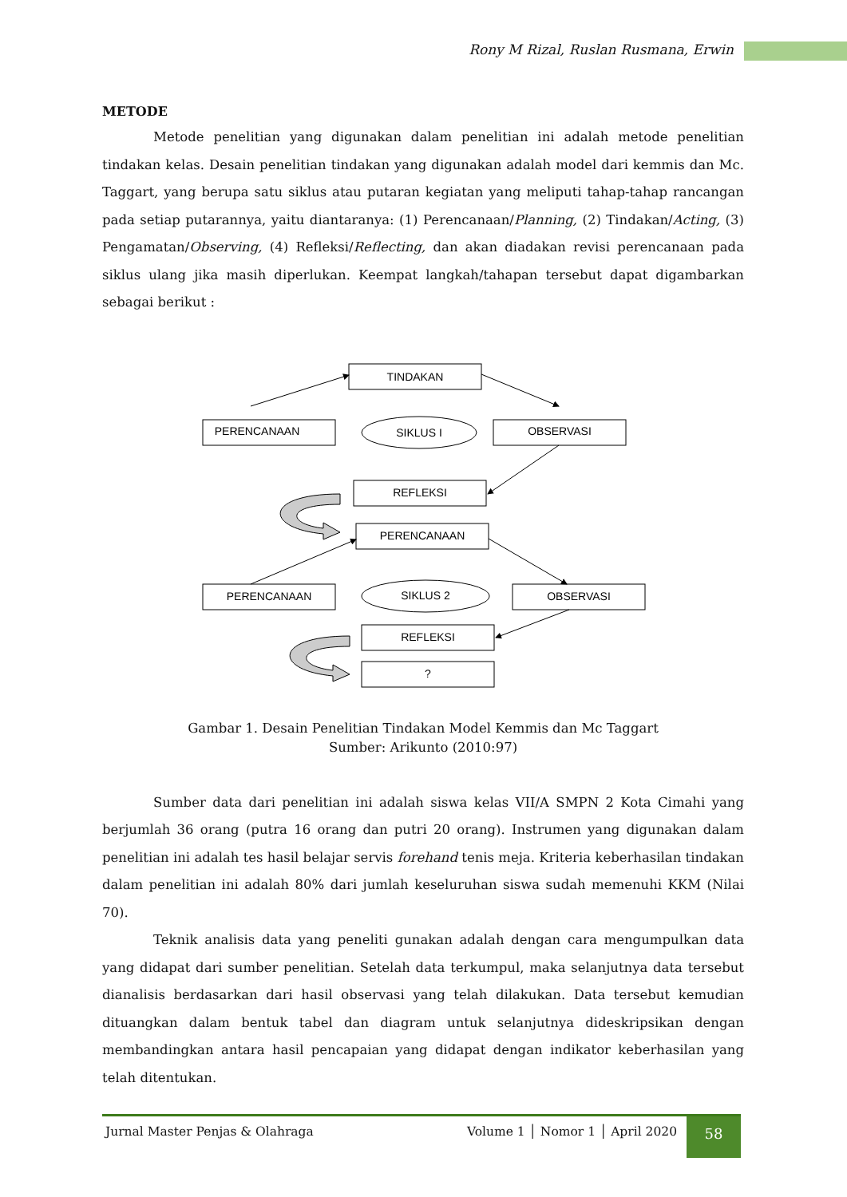Rony M Rizal, Ruslan Rusmana, Erwin
METODE
Metode penelitian yang digunakan dalam penelitian ini adalah metode penelitian tindakan kelas. Desain penelitian tindakan yang digunakan adalah model dari kemmis dan Mc. Taggart, yang berupa satu siklus atau putaran kegiatan yang meliputi tahap-tahap rancangan pada setiap putarannya, yaitu diantaranya: (1) Perencanaan/Planning, (2) Tindakan/Acting, (3) Pengamatan/Observing, (4) Refleksi/Reflecting, dan akan diadakan revisi perencanaan pada siklus ulang jika masih diperlukan. Keempat langkah/tahapan tersebut dapat digambarkan sebagai berikut :
TINDAKAN
PERENCANAAN
SIKLUS I
OBSERVASI
REFLEKSI
PERENCANAAN
PERENCANAAN
SIKLUS 2
OBSERVASI
REFLEKSI
?
Gambar 1. Desain Penelitian Tindakan Model Kemmis dan Mc Taggart
Sumber: Arikunto (2010:97)
Sumber data dari penelitian ini adalah siswa kelas VII/A SMPN 2 Kota Cimahi yang berjumlah 36 orang (putra 16 orang dan putri 20 orang). Instrumen yang digunakan dalam penelitian ini adalah tes hasil belajar servis forehand tenis meja. Kriteria keberhasilan tindakan dalam penelitian ini adalah 80% dari jumlah keseluruhan siswa sudah memenuhi KKM (Nilai 70).
Teknik analisis data yang peneliti gunakan adalah dengan cara mengumpulkan data yang didapat dari sumber penelitian. Setelah data terkumpul, maka selanjutnya data tersebut dianalisis berdasarkan dari hasil observasi yang telah dilakukan. Data tersebut kemudian dituangkan dalam bentuk tabel dan diagram untuk selanjutnya dideskripsikan dengan membandingkan antara hasil pencapaian yang didapat dengan indikator keberhasilan yang telah ditentukan.
Jurnal Master Penjas & Olahraga Volume 1 │ Nomor 1 │ April 2020
58